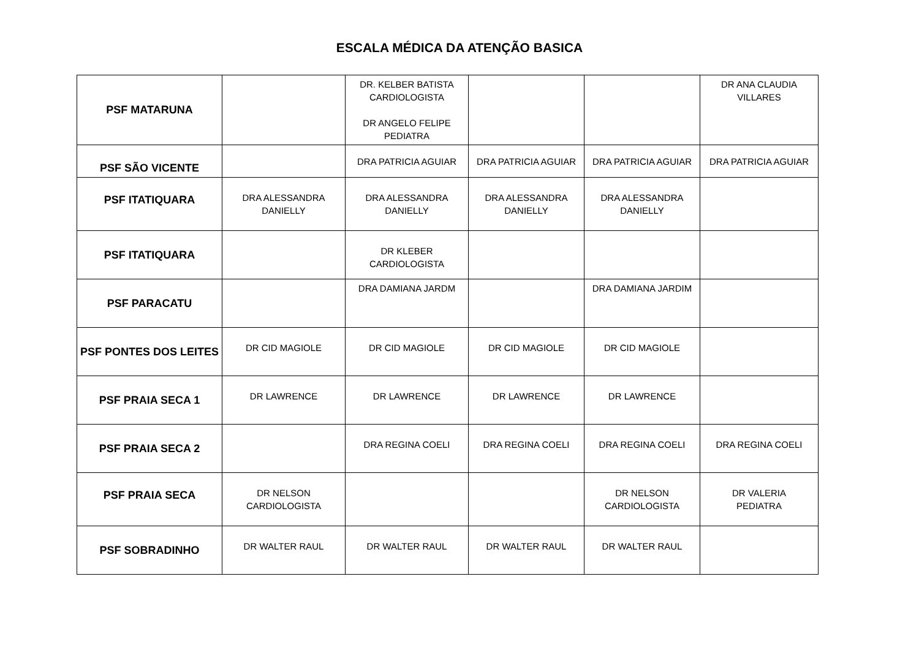ESCALA MÉDICA DA ATENÇÃO BASICA
| PSF MATARUNA | | DR. KELBER BATISTA CARDIOLOGISTA DR ANGELO FELIPE PEDIATRA | | | DR ANA CLAUDIA VILLARES |
| PSF SÃO VICENTE | | DRA PATRICIA AGUIAR | DRA PATRICIA AGUIAR | DRA PATRICIA AGUIAR | DRA PATRICIA AGUIAR |
| PSF ITATIQUARA | DRA ALESSANDRA DANIELLY | DRA ALESSANDRA DANIELLY | DRA ALESSANDRA DANIELLY | DRA ALESSANDRA DANIELLY | |
| PSF ITATIQUARA | | DR KLEBER CARDIOLOGISTA | | | |
| PSF PARACATU | | DRA DAMIANA JARDM | | DRA DAMIANA JARDIM | |
| PSF PONTES DOS LEITES | DR CID MAGIOLE | DR CID MAGIOLE | DR CID MAGIOLE | DR CID MAGIOLE | |
| PSF PRAIA SECA 1 | DR LAWRENCE | DR LAWRENCE | DR LAWRENCE | DR LAWRENCE | |
| PSF PRAIA SECA 2 | | DRA REGINA COELI | DRA REGINA COELI | DRA REGINA COELI | DRA REGINA COELI |
| PSF PRAIA SECA | DR NELSON CARDIOLOGISTA | | | DR NELSON CARDIOLOGISTA | DR VALERIA PEDIATRA |
| PSF SOBRADINHO | DR WALTER RAUL | DR WALTER RAUL | DR WALTER RAUL | DR WALTER RAUL | |